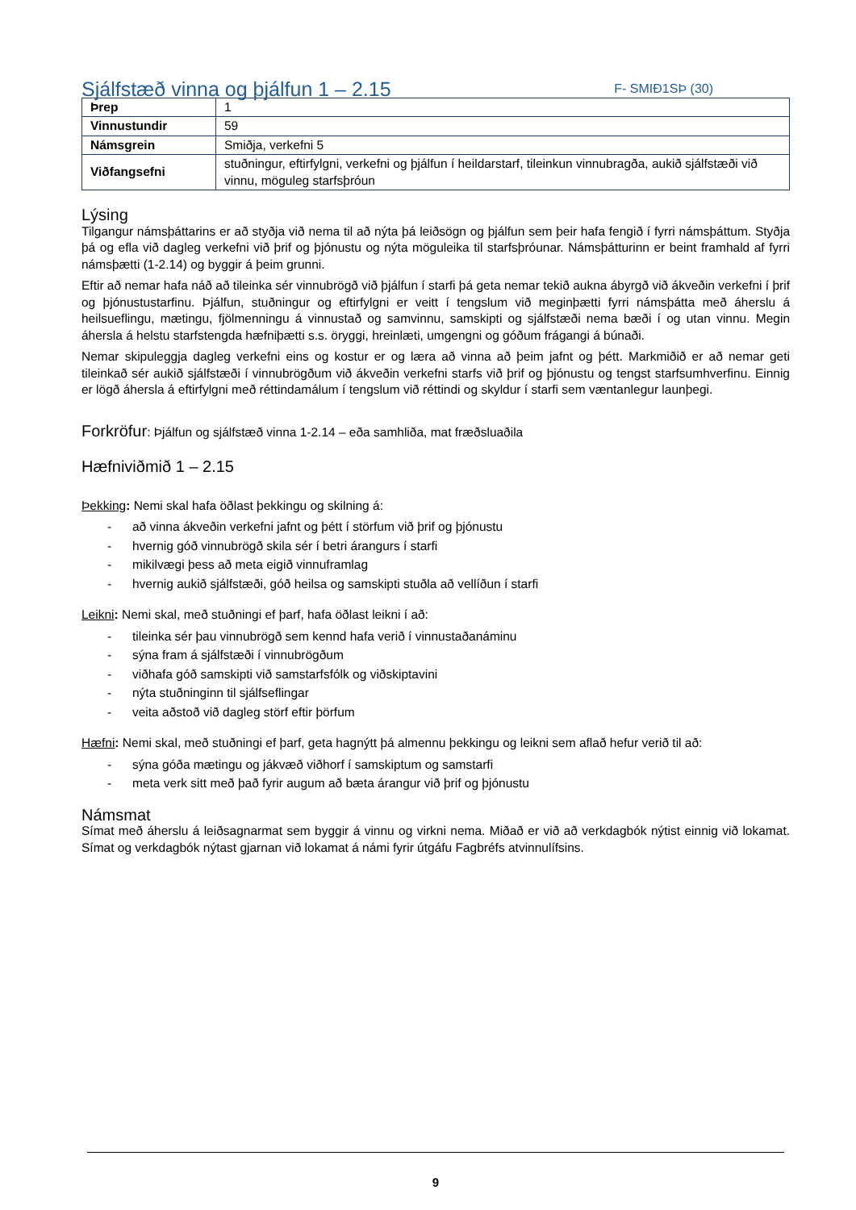Sjálfstæð vinna og þjálfun 1 – 2.15
F- SMIÐ1SÞ (30)
| Þrep | 1 |
| Vinnustundir | 59 |
| Námsgrein | Smiðja, verkefni 5 |
| Viðfangsefni | stuðningur, eftirfylgni, verkefni og þjálfun í heildarstarf, tileinkun vinnubragða, aukið sjálfstæði við vinnu, möguleg starfsþróun |
Lýsing
Tilgangur námsþáttarins er að styðja við nema til að nýta þá leiðsögn og þjálfun sem þeir hafa fengið í fyrri námsþáttum. Styðja þá og efla við dagleg verkefni við þrif og þjónustu og nýta möguleika til starfsþróunar. Námsþátturinn er beint framhald af fyrri námsþætti (1-2.14) og byggir á þeim grunni.
Eftir að nemar hafa náð að tileinka sér vinnubrögð við þjálfun í starfi þá geta nemar tekið aukna ábyrgð við ákveðin verkefni í þrif og þjónustustarfinu. Þjálfun, stuðningur og eftirfylgni er veitt í tengslum við meginþætti fyrri námsþátta með áherslu á heilsueflingu, mætingu, fjölmenningu á vinnustað og samvinnu, samskipti og sjálfstæði nema bæði í og utan vinnu. Megin áhersla á helstu starfstengda hæfniþætti s.s. öryggi, hreinlæti, umgengni og góðum frágangi á búnaði.
Nemar skipuleggja dagleg verkefni eins og kostur er og læra að vinna að þeim jafnt og þétt. Markmiðið er að nemar geti tileinkað sér aukið sjálfstæði í vinnubrögðum við ákveðin verkefni starfs við þrif og þjónustu og tengst starfsumhverfinu. Einnig er lögð áhersla á eftirfylgni með réttindamálum í tengslum við réttindi og skyldur í starfi sem væntanlegur launþegi.
Forkröfur: Þjálfun og sjálfstæð vinna 1-2.14 – eða samhliða, mat fræðsluaðila
Hæfniviðmið 1 – 2.15
Þekking: Nemi skal hafa öðlast þekkingu og skilning á:
- að vinna ákveðin verkefni jafnt og þétt í störfum við þrif og þjónustu
- hvernig góð vinnubrögð skila sér í betri árangurs í starfi
- mikilvægi þess að meta eigið vinnuframlag
- hvernig aukið sjálfstæði, góð heilsa og samskipti stuðla að vellíðun í starfi
Leikni: Nemi skal, með stuðningi ef þarf, hafa öðlast leikni í að:
- tileinka sér þau vinnubrögð sem kennd hafa verið í vinnustaðanáminu
- sýna fram á sjálfstæði í vinnubrögðum
- viðhafa góð samskipti við samstarfsfólk og viðskiptavini
- nýta stuðninginn til sjálfseflingar
- veita aðstoð við dagleg störf eftir þörfum
Hæfni: Nemi skal, með stuðningi ef þarf, geta hagnýtt þá almennu þekkingu og leikni sem aflað hefur verið til að:
- sýna góða mætingu og jákvæð viðhorf í samskiptum og samstarfi
- meta verk sitt með það fyrir augum að bæta árangur við þrif og þjónustu
Námsmat
Símat með áherslu á leiðsagnarmat sem byggir á vinnu og virkni nema. Miðað er við að verkdagbók nýtist einnig við lokamat. Símat og verkdagbók nýtast gjarnan við lokamat á námi fyrir útgáfu Fagbréfs atvinnulífsins.
9